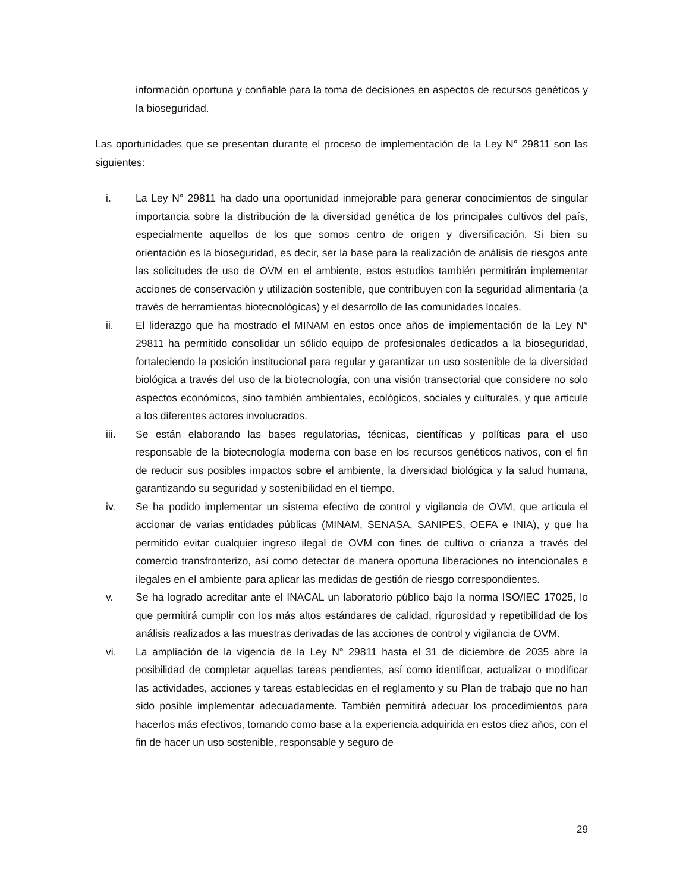información oportuna y confiable para la toma de decisiones en aspectos de recursos genéticos y la bioseguridad.
Las oportunidades que se presentan durante el proceso de implementación de la Ley N° 29811 son las siguientes:
i. La Ley N° 29811 ha dado una oportunidad inmejorable para generar conocimientos de singular importancia sobre la distribución de la diversidad genética de los principales cultivos del país, especialmente aquellos de los que somos centro de origen y diversificación. Si bien su orientación es la bioseguridad, es decir, ser la base para la realización de análisis de riesgos ante las solicitudes de uso de OVM en el ambiente, estos estudios también permitirán implementar acciones de conservación y utilización sostenible, que contribuyen con la seguridad alimentaria (a través de herramientas biotecnológicas) y el desarrollo de las comunidades locales.
ii. El liderazgo que ha mostrado el MINAM en estos once años de implementación de la Ley N° 29811 ha permitido consolidar un sólido equipo de profesionales dedicados a la bioseguridad, fortaleciendo la posición institucional para regular y garantizar un uso sostenible de la diversidad biológica a través del uso de la biotecnología, con una visión transectorial que considere no solo aspectos económicos, sino también ambientales, ecológicos, sociales y culturales, y que articule a los diferentes actores involucrados.
iii. Se están elaborando las bases regulatorias, técnicas, científicas y políticas para el uso responsable de la biotecnología moderna con base en los recursos genéticos nativos, con el fin de reducir sus posibles impactos sobre el ambiente, la diversidad biológica y la salud humana, garantizando su seguridad y sostenibilidad en el tiempo.
iv. Se ha podido implementar un sistema efectivo de control y vigilancia de OVM, que articula el accionar de varias entidades públicas (MINAM, SENASA, SANIPES, OEFA e INIA), y que ha permitido evitar cualquier ingreso ilegal de OVM con fines de cultivo o crianza a través del comercio transfronterizo, así como detectar de manera oportuna liberaciones no intencionales e ilegales en el ambiente para aplicar las medidas de gestión de riesgo correspondientes.
v. Se ha logrado acreditar ante el INACAL un laboratorio público bajo la norma ISO/IEC 17025, lo que permitirá cumplir con los más altos estándares de calidad, rigurosidad y repetibilidad de los análisis realizados a las muestras derivadas de las acciones de control y vigilancia de OVM.
vi. La ampliación de la vigencia de la Ley N° 29811 hasta el 31 de diciembre de 2035 abre la posibilidad de completar aquellas tareas pendientes, así como identificar, actualizar o modificar las actividades, acciones y tareas establecidas en el reglamento y su Plan de trabajo que no han sido posible implementar adecuadamente. También permitirá adecuar los procedimientos para hacerlos más efectivos, tomando como base a la experiencia adquirida en estos diez años, con el fin de hacer un uso sostenible, responsable y seguro de
29